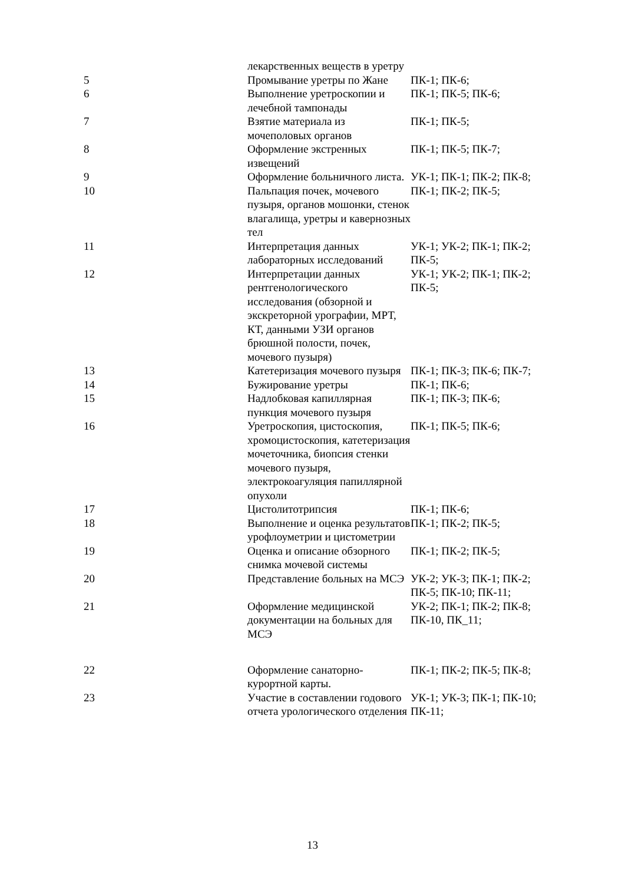| | лекарственных веществ в уретру | |
| 5 | Промывание уретры по Жане | ПК-1; ПК-6; |
| 6 | Выполнение уретроскопии и лечебной тампонады | ПК-1; ПК-5; ПК-6; |
| 7 | Взятие материала из мочеполовых органов | ПК-1; ПК-5; |
| 8 | Оформление экстренных извещений | ПК-1; ПК-5; ПК-7; |
| 9 | Оформление больничного листа. | УК-1; ПК-1; ПК-2; ПК-8; |
| 10 | Пальпация почек, мочевого пузыря, органов мошонки, стенок влагалища, уретры и кавернозных тел | ПК-1; ПК-2; ПК-5; |
| 11 | Интерпретация данных лабораторных исследований | УК-1; УК-2; ПК-1; ПК-2; ПК-5; |
| 12 | Интерпретации данных рентгенологического исследования (обзорной и экскреторной урографии, МРТ, КТ, данными УЗИ органов брюшной полости, почек, мочевого пузыря) | УК-1; УК-2; ПК-1; ПК-2; ПК-5; |
| 13 | Катетеризация мочевого пузыря | ПК-1; ПК-3; ПК-6; ПК-7; |
| 14 | Бужирование уретры | ПК-1; ПК-6; |
| 15 | Надлобковая капиллярная пункция мочевого пузыря | ПК-1; ПК-3; ПК-6; |
| 16 | Уретроскопия, цистоскопия, хромоцистоскопия, катетеризация мочеточника, биопсия стенки мочевого пузыря, электрокоагуляция папиллярной опухоли | ПК-1; ПК-5; ПК-6; |
| 17 | Цистолитотрипсия | ПК-1; ПК-6; |
| 18 | Выполнение и оценка результатов урофлоуметрии и цистометрии | ПК-1; ПК-2; ПК-5; |
| 19 | Оценка и описание обзорного снимка мочевой системы | ПК-1; ПК-2; ПК-5; |
| 20 | Представление больных на МСЭ | УК-2; УК-3; ПК-1; ПК-2; ПК-5; ПК-10; ПК-11; |
| 21 | Оформление медицинской документации на больных для МСЭ | УК-2; ПК-1; ПК-2; ПК-8; ПК-10, ПК_11; |
| 22 | Оформление санаторно-курортной карты. | ПК-1; ПК-2; ПК-5; ПК-8; |
| 23 | Участие в составлении годового отчета урологического отделения | УК-1; УК-3; ПК-1; ПК-10; ПК-11; |
13